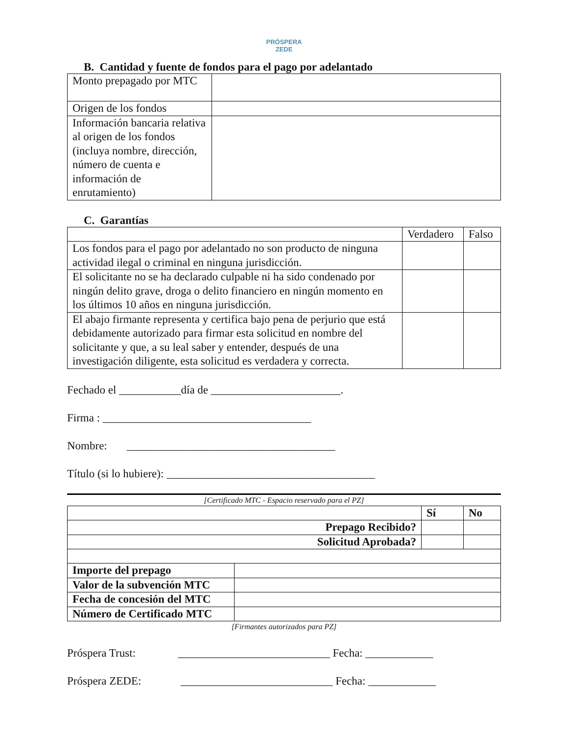PRÓSPERA
ZEDE
B. Cantidad y fuente de fondos para el pago por adelantado
| Monto prepagado por MTC | |
| Origen de los fondos | |
| Información bancaria relativa al origen de los fondos (incluya nombre, dirección, número de cuenta e información de enrutamiento) | |
C. Garantías
| | Verdadero | Falso |
| Los fondos para el pago por adelantado no son producto de ninguna actividad ilegal o criminal en ninguna jurisdicción. | | |
| El solicitante no se ha declarado culpable ni ha sido condenado por ningún delito grave, droga o delito financiero en ningún momento en los últimos 10 años en ninguna jurisdicción. | | |
| El abajo firmante representa y certifica bajo pena de perjurio que está debidamente autorizado para firmar esta solicitud en nombre del solicitante y que, a su leal saber y entender, después de una investigación diligente, esta solicitud es verdadera y correcta. | | |
Fechado el ___________día de _______________________.
Firma : _____________________________________
Nombre: _____________________________________
Título (si lo hubiere): _____________________________________
[Certificado MTC - Espacio reservado para el PZ]
| | Sí | No |
| Prepago Recibido? | | |
| Solicitud Aprobada? | | |
| Importe del prepago | |
| Valor de la subvención MTC | |
| Fecha de concesión del MTC | |
| Número de Certificado MTC | |
[Firmantes autorizados para PZ]
Próspera Trust: ___________________________ Fecha: ____________
Próspera ZEDE: ___________________________ Fecha: ____________